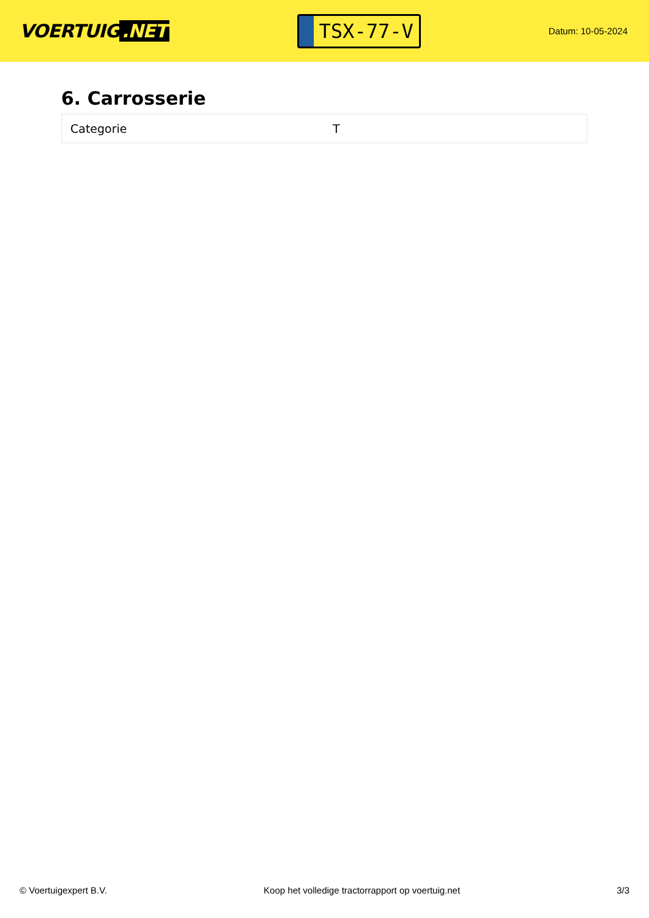VOERTUIG.NET
TSX-77-V
Datum: 10-05-2024
6. Carrosserie
| Categorie | T |
© Voertuigexpert B.V. Koop het volledige tractorrapport op voertuig.net 3/3